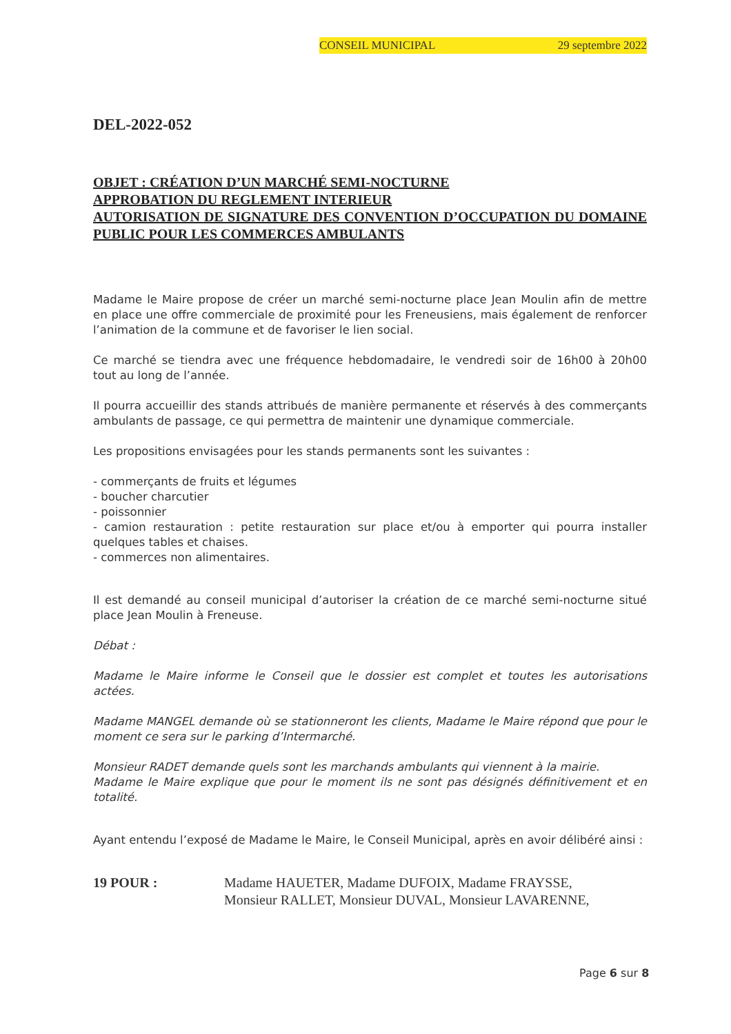CONSEIL MUNICIPAL 29 septembre 2022
DEL-2022-052
OBJET : CRÉATION D’UN MARCHÉ SEMI-NOCTURNE
APPROBATION DU REGLEMENT INTERIEUR
AUTORISATION DE SIGNATURE DES CONVENTION D’OCCUPATION DU DOMAINE PUBLIC POUR LES COMMERCES AMBULANTS
Madame le Maire propose de créer un marché semi-nocturne place Jean Moulin afin de mettre en place une offre commerciale de proximité pour les Freneusiens, mais également de renforcer l’animation de la commune et de favoriser le lien social.
Ce marché se tiendra avec une fréquence hebdomadaire, le vendredi soir de 16h00 à 20h00 tout au long de l’année.
Il pourra accueillir des stands attribués de manière permanente et réservés à des commerçants ambulants de passage, ce qui permettra de maintenir une dynamique commerciale.
Les propositions envisagées pour les stands permanents sont les suivantes :
- commerçants de fruits et légumes
- boucher charcutier
- poissonnier
- camion restauration : petite restauration sur place et/ou à emporter qui pourra installer quelques tables et chaises.
- commerces non alimentaires.
Il est demandé au conseil municipal d’autoriser la création de ce marché semi-nocturne situé place Jean Moulin à Freneuse.
Débat :
Madame le Maire informe le Conseil que le dossier est complet et toutes les autorisations actées.
Madame MANGEL demande où se stationneront les clients, Madame le Maire répond que pour le moment ce sera sur le parking d’Intermarché.
Monsieur RADET demande quels sont les marchands ambulants qui viennent à la mairie.
Madame le Maire explique que pour le moment ils ne sont pas désignés définitivement et en totalité.
Ayant entendu l’exposé de Madame le Maire, le Conseil Municipal, après en avoir délibéré ainsi :
19 POUR : Madame HAUETER, Madame DUFOIX, Madame FRAYSSE,
Monsieur RALLET, Monsieur DUVAL, Monsieur LAVARENNE,
Page 6 sur 8